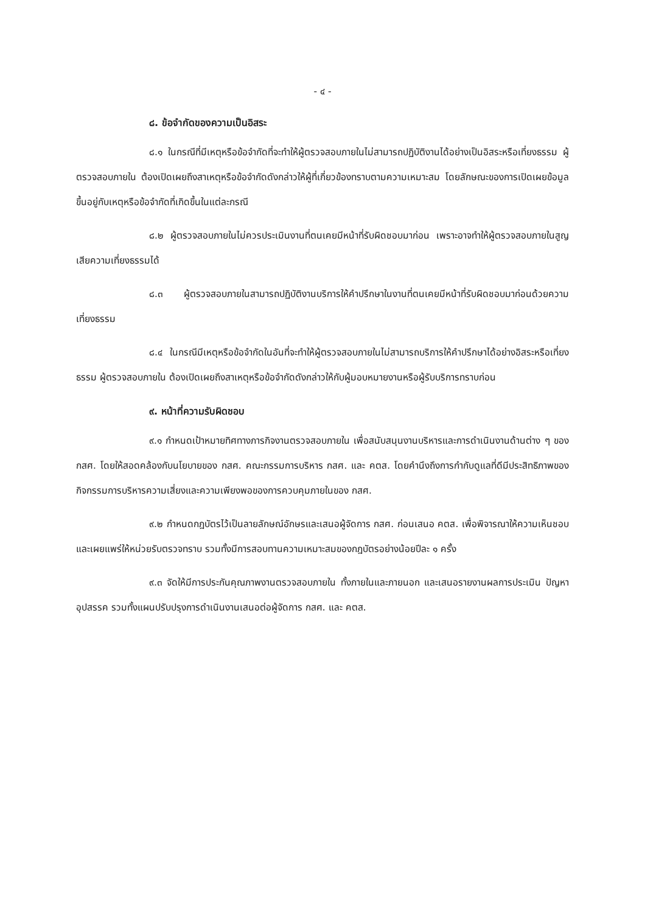- ๔ -
๘. ข้อจำกัดของความเป็นอิสระ
๘.๑ ในกรณีที่มีเหตุหรือข้อจำกัดที่จะทำให้ผู้ตรวจสอบภายในไม่สามารถปฏิบัติงานได้อย่างเป็นอิสระหรือเที่ยงธรรม ผู้ตรวจสอบภายใน ต้องเปิดเผยถึงสาเหตุหรือข้อจำกัดดังกล่าวให้ผู้ที่เกี่ยวข้องทราบตามความเหมาะสม โดยลักษณะของการเปิดเผยข้อมูลขึ้นอยู่กับเหตุหรือข้อจำกัดที่เกิดขึ้นในแต่ละกรณี
๘.๒ ผู้ตรวจสอบภายในไม่ควรประเมินงานที่ตนเคยมีหน้าที่รับผิดชอบมาก่อน เพราะอาจทำให้ผู้ตรวจสอบภายในสูญเสียความเที่ยงธรรมได้
๘.๓ ผู้ตรวจสอบภายในสามารถปฏิบัติงานบริการให้คำปรึกษาในงานที่ตนเคยมีหน้าที่รับผิดชอบมาก่อนด้วยความเที่ยงธรรม
๘.๔ ในกรณีมีเหตุหรือข้อจำกัดในอันที่จะทำให้ผู้ตรวจสอบภายในไม่สามารถบริการให้คำปรึกษาได้อย่างอิสระหรือเที่ยงธรรม ผู้ตรวจสอบภายใน ต้องเปิดเผยถึงสาเหตุหรือข้อจำกัดดังกล่าวให้กับผู้มอบหมายงานหรือผู้รับบริการทราบก่อน
๙. หน้าที่ความรับผิดชอบ
๙.๑ กำหนดเป้าหมายทิศทางภารกิจงานตรวจสอบภายใน เพื่อสนับสนุนงานบริหารและการดำเนินงานด้านต่าง ๆ ของ กสศ. โดยให้สอดคล้องกับนโยบายของ กสศ. คณะกรรมการบริหาร กสศ. และ คตส. โดยคำนึงถึงการกำกับดูแลที่ดีมีประสิทธิภาพของกิจกรรมการบริหารความเสี่ยงและความเพียงพอของการควบคุมภายในของ กสศ.
๙.๒ กำหนดกฎบัตรไว้เป็นลายลักษณ์อักษรและเสนอผู้จัดการ กสศ. ก่อนเสนอ คตส. เพื่อพิจารณาให้ความเห็นชอบและเผยแพร่ให้หน่วยรับตรวจทราบ รวมทั้งมีการสอบทานความเหมาะสมของกฎบัตรอย่างน้อยปีละ ๑ ครั้ง
๙.๓ จัดให้มีการประกันคุณภาพงานตรวจสอบภายใน ทั้งภายในและภายนอก และเสนอรายงานผลการประเมิน ปัญหาอุปสรรค รวมทั้งแผนปรับปรุงการดำเนินงานเสนอต่อผู้จัดการ กสศ. และ คตส.